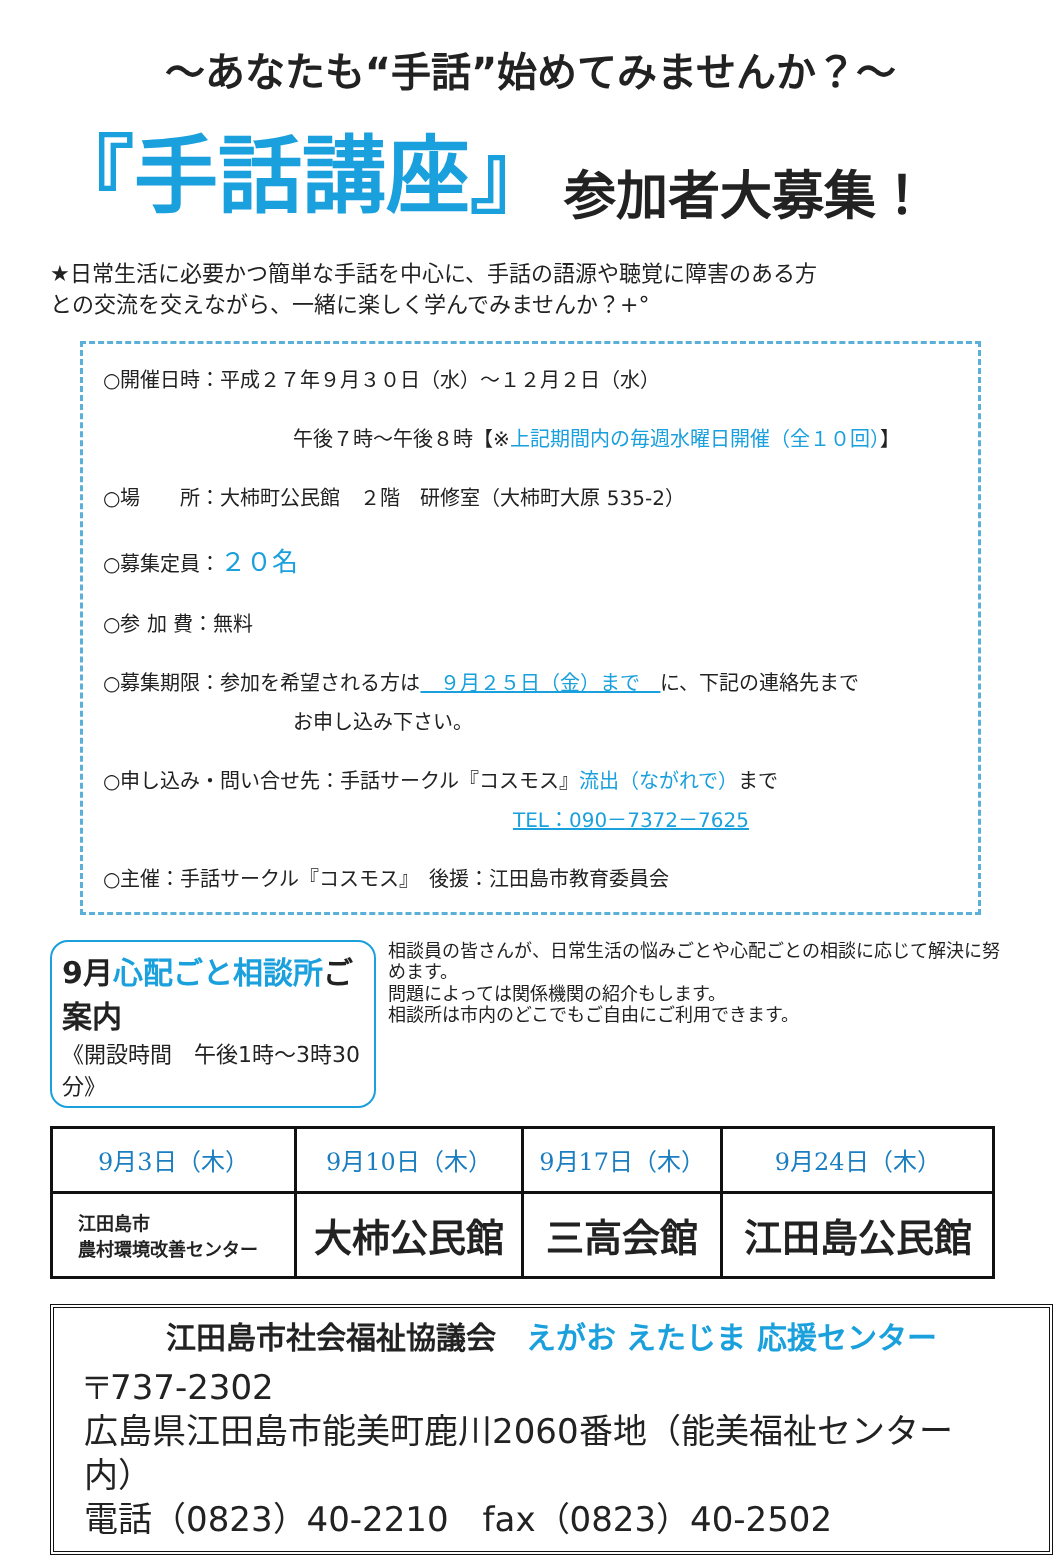～あなたも“手話”始めてみませんか？～
『手話講座』 参加者大募集！
★日常生活に必要かつ簡単な手話を中心に、手話の語源や聴覚に障害のある方との交流を交えながら、一緒に楽しく学んでみませんか？+°
○開催日時：平成２７年９月３０日（水）～１２月２日（水）
午後７時～午後８時【※上記期間内の毎週水曜日開催（全１０回）】
○場　　所：大柿町公民館　２階　研修室（大柿町大原 535-2）
○募集定員：２０名
○参 加 費：無料
○募集期限：参加を希望される方は　９月２５日（金）まで　に、下記の連絡先まで
お申し込み下さい。
○申し込み・問い合せ先：手話サークル『コスモス』流出（ながれで）まで
TEL：090－7372－7625
○主催：手話サークル『コスモス』　後援：江田島市教育委員会
9月心配ごと相談所ご案内
《開設時間　午後1時～3時30分》
相談員の皆さんが、日常生活の悩みごとや心配ごとの相談に応じて解決に努めます。
問題によっては関係機関の紹介もします。
相談所は市内のどこでもご自由にご利用できます。
| 9月3日（木） | 9月10日（木） | 9月17日（木） | 9月24日（木） |
| 江田島市 農村環境改善センター | 大柿公民館 | 三高会館 | 江田島公民館 |
江田島市社会福祉協議会　えがお えたじま 応援センター
〒737-2302
広島県江田島市能美町鹿川2060番地（能美福祉センター内）
電話（0823）40-2210　fax（0823）40-2502